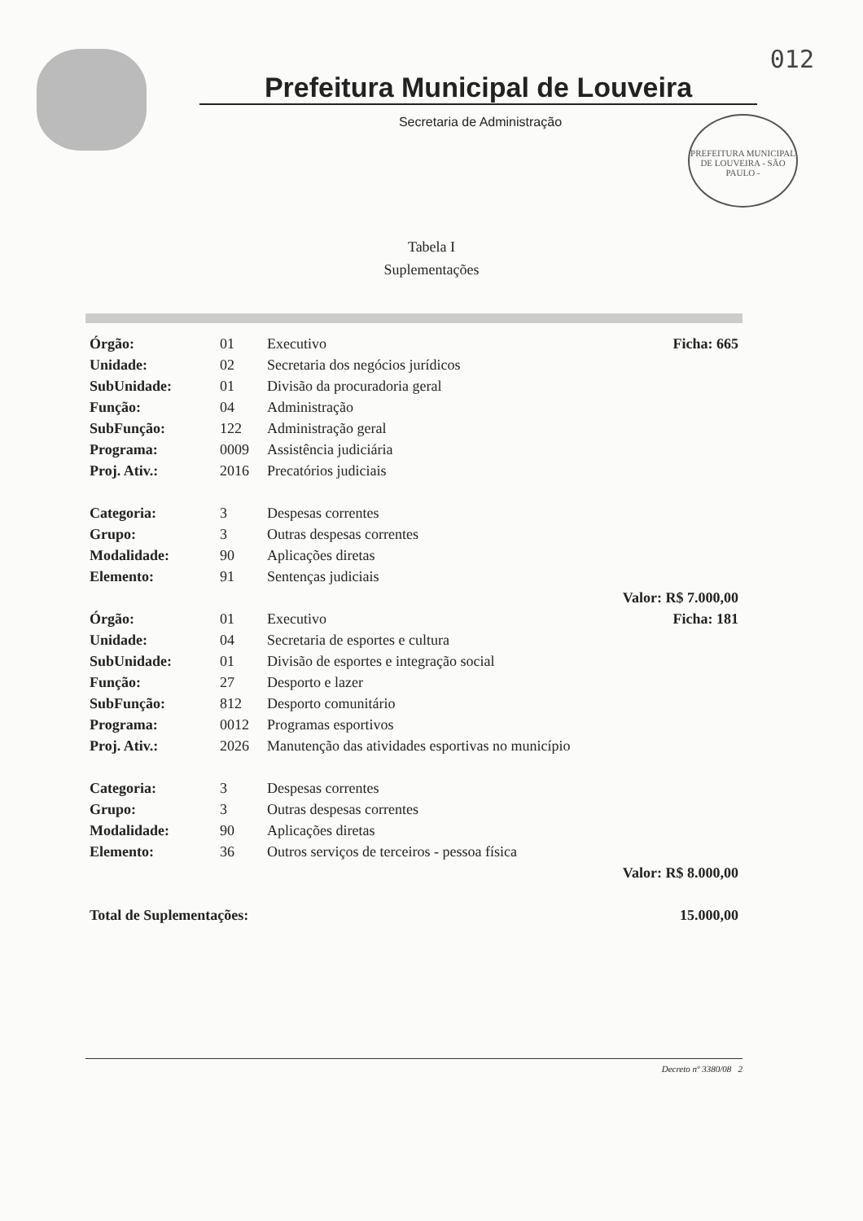012
Prefeitura Municipal de Louveira
Secretaria de Administração
PREFEITURA MUNICIPAL DE LOUVEIRA - SÃO PAULO -
Tabela I
Suplementações
| Órgão: | 01 | Executivo | Ficha: 665 |
| Unidade: | 02 | Secretaria dos negócios jurídicos | |
| SubUnidade: | 01 | Divisão da procuradoria geral | |
| Função: | 04 | Administração | |
| SubFunção: | 122 | Administração geral | |
| Programa: | 0009 | Assistência judiciária | |
| Proj. Ativ.: | 2016 | Precatórios judiciais | |
| Categoria: | 3 | Despesas correntes | |
| Grupo: | 3 | Outras despesas correntes | |
| Modalidade: | 90 | Aplicações diretas | |
| Elemento: | 91 | Sentenças judiciais | |
| Valor: R$ 7.000,00 | | | |
| Órgão: | 01 | Executivo | Ficha: 181 |
| Unidade: | 04 | Secretaria de esportes e cultura | |
| SubUnidade: | 01 | Divisão de esportes e integração social | |
| Função: | 27 | Desporto e lazer | |
| SubFunção: | 812 | Desporto comunitário | |
| Programa: | 0012 | Programas esportivos | |
| Proj. Ativ.: | 2026 | Manutenção das atividades esportivas no município | |
| Categoria: | 3 | Despesas correntes | |
| Grupo: | 3 | Outras despesas correntes | |
| Modalidade: | 90 | Aplicações diretas | |
| Elemento: | 36 | Outros serviços de terceiros - pessoa física | |
| Valor: R$ 8.000,00 | | | |
| Total de Suplementações: | | | 15.000,00 |
Decreto nº 3380/08 2